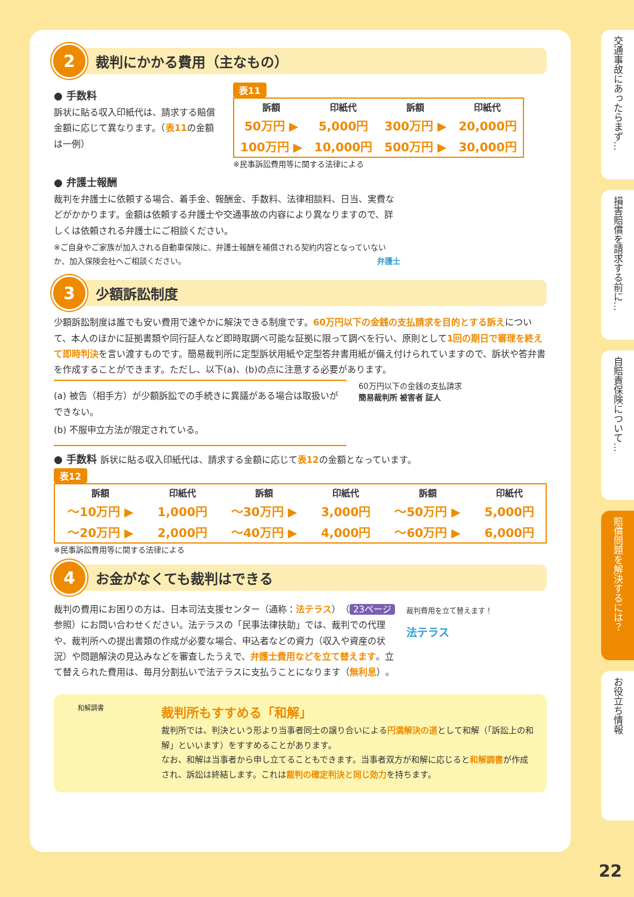2 裁判にかかる費用（主なもの）
● 手数料
訴状に貼る収入印紙代は、請求する賠償金額に応じて異なります。（表11の金額は一例）
表11
| 訴額 | 印紙代 | 訴額 | 印紙代 |
| --- | --- | --- | --- |
| 50万円 ▶ | 5,000円 | 300万円 ▶ | 20,000円 |
| 100万円 ▶ | 10,000円 | 500万円 ▶ | 30,000円 |
※民事訴訟費用等に関する法律による
● 弁護士報酬
裁判を弁護士に依頼する場合、着手金、報酬金、手数料、法律相談料、日当、実費などがかかります。金額は依頼する弁護士や交通事故の内容により異なりますので、詳しくは依頼される弁護士にご相談ください。
※ご自身やご家族が加入される自動車保険に、弁護士報酬を補償される契約内容となっていないか、加入保険会社へご相談ください。 弁護士
3 少額訴訟制度
少額訴訟制度は誰でも安い費用で速やかに解決できる制度です。60万円以下の金銭の支払請求を目的とする訴えについて、本人のほかに証拠書類や同行証人など即時取調べ可能な証拠に限って調べを行い、原則として1回の期日で審理を終えて即時判決を言い渡すものです。簡易裁判所に定型訴状用紙や定型答弁書用紙が備え付けられていますので、訴状や答弁書を作成することができます。ただし、以下(a)、(b)の点に注意する必要があります。
(a) 被告（相手方）が少額訴訟での手続きに異議がある場合は取扱いができない。
(b) 不服申立方法が限定されている。
60万円以下の金銭の支払請求
簡易裁判所 被害者 証人
● 手数料 訴状に貼る収入印紙代は、請求する金額に応じて表12の金額となっています。
表12
| 訴額 | 印紙代 | 訴額 | 印紙代 | 訴額 | 印紙代 |
| --- | --- | --- | --- | --- | --- |
| 〜10万円 ▶ | 1,000円 | 〜30万円 ▶ | 3,000円 | 〜50万円 ▶ | 5,000円 |
| 〜20万円 ▶ | 2,000円 | 〜40万円 ▶ | 4,000円 | 〜60万円 ▶ | 6,000円 |
※民事訴訟費用等に関する法律による
4 お金がなくても裁判はできる
裁判の費用にお困りの方は、日本司法支援センター（通称：法テラス）（ 23ページ 参照）にお問い合わせください。法テラスの「民事法律扶助」では、裁判での代理や、裁判所への提出書類の作成が必要な場合、申込者などの資力（収入や資産の状況）や問題解決の見込みなどを審査したうえで、弁護士費用などを立て替えます。立て替えられた費用は、毎月分割払いで法テラスに支払うことになります（無利息）。
裁判費用を立て替えます！
法テラス
和解調書
裁判所もすすめる「和解」
裁判所では、判決という形より当事者同士の譲り合いによる円満解決の道として和解（「訴訟上の和解」といいます）をすすめることがあります。
なお、和解は当事者から申し立てることもできます。当事者双方が和解に応じると和解調書が作成され、訴訟は終結します。これは裁判の確定判決と同じ効力を持ちます。
交通事故にあったらまず…
損害賠償を請求する前に…
自賠責保険について…
賠償問題を解決するには？
お役立ち情報
22